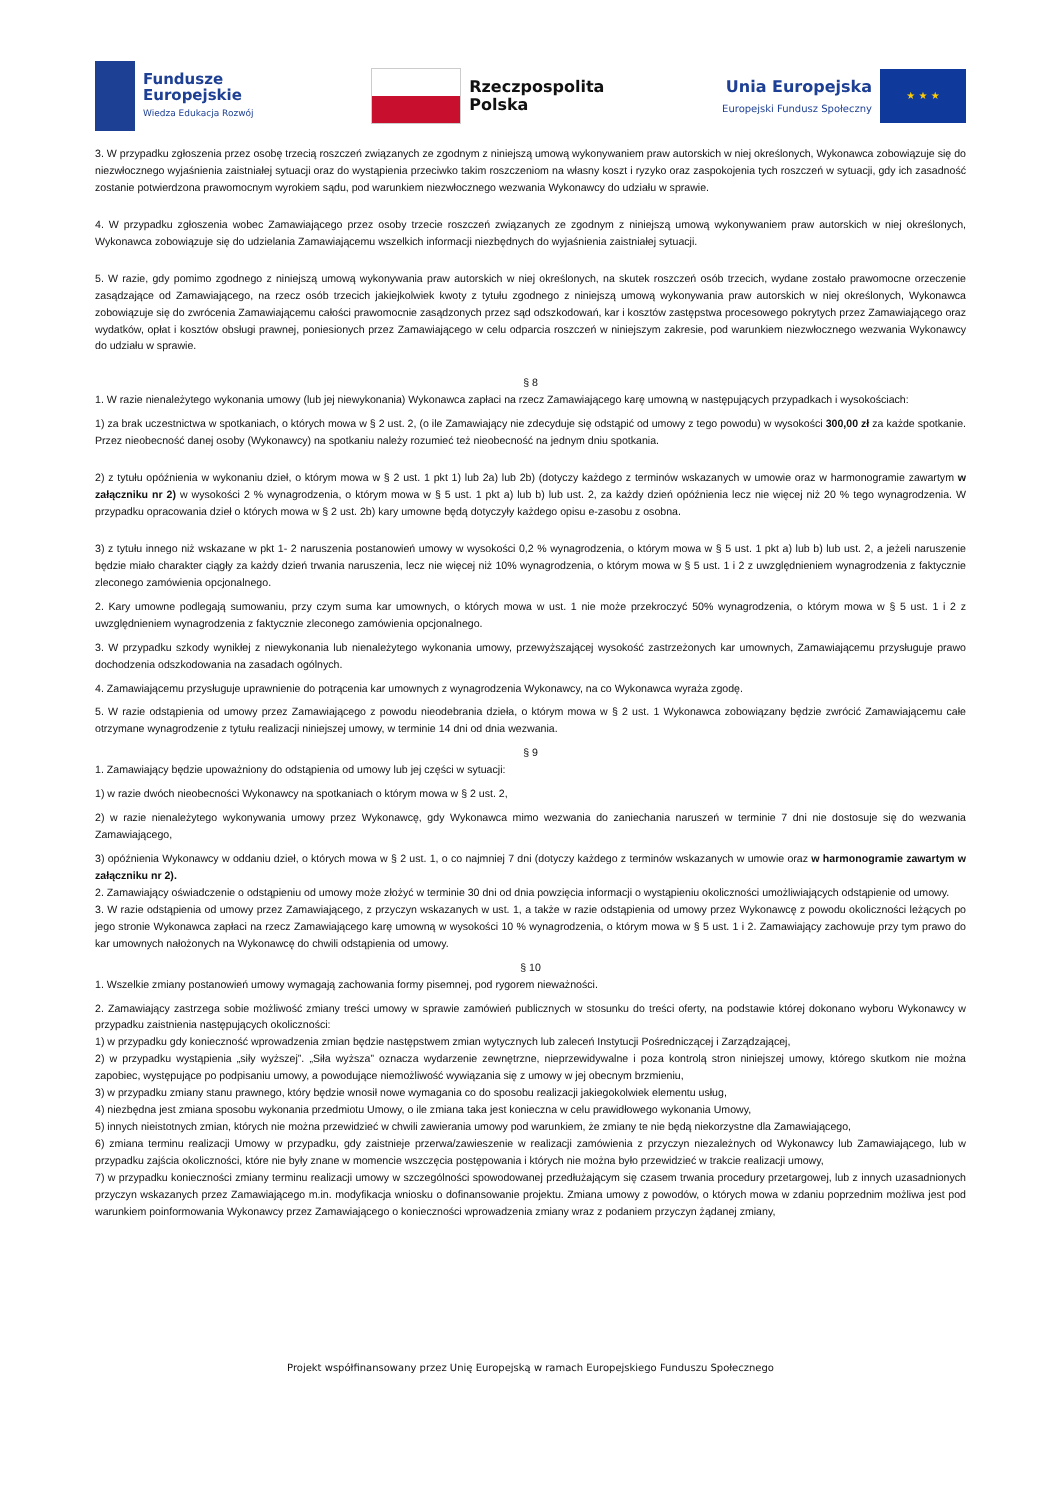Fundusze
Europejskie
Wiedza Edukacja Rozwój
Rzeczpospolita
Polska
Unia Europejska
Europejski Fundusz Społeczny
★ ★ ★
3. W przypadku zgłoszenia przez osobę trzecią roszczeń związanych ze zgodnym z niniejszą umową wykonywaniem praw autorskich w niej określonych, Wykonawca zobowiązuje się do niezwłocznego wyjaśnienia zaistniałej sytuacji oraz do wystąpienia przeciwko takim roszczeniom na własny koszt i ryzyko oraz zaspokojenia tych roszczeń w sytuacji, gdy ich zasadność zostanie potwierdzona prawomocnym wyrokiem sądu, pod warunkiem niezwłocznego wezwania Wykonawcy do udziału w sprawie.
4. W przypadku zgłoszenia wobec Zamawiającego przez osoby trzecie roszczeń związanych ze zgodnym z niniejszą umową wykonywaniem praw autorskich w niej określonych, Wykonawca zobowiązuje się do udzielania Zamawiającemu wszelkich informacji niezbędnych do wyjaśnienia zaistniałej sytuacji.
5. W razie, gdy pomimo zgodnego z niniejszą umową wykonywania praw autorskich w niej określonych, na skutek roszczeń osób trzecich, wydane zostało prawomocne orzeczenie zasądzające od Zamawiającego, na rzecz osób trzecich jakiejkolwiek kwoty z tytułu zgodnego z niniejszą umową wykonywania praw autorskich w niej określonych, Wykonawca zobowiązuje się do zwrócenia Zamawiającemu całości prawomocnie zasądzonych przez sąd odszkodowań, kar i kosztów zastępstwa procesowego pokrytych przez Zamawiającego oraz wydatków, opłat i kosztów obsługi prawnej, poniesionych przez Zamawiającego w celu odparcia roszczeń w niniejszym zakresie, pod warunkiem niezwłocznego wezwania Wykonawcy do udziału w sprawie.
§ 8
1. W razie nienależytego wykonania umowy (lub jej niewykonania) Wykonawca zapłaci na rzecz Zamawiającego karę umowną w następujących przypadkach i wysokościach:
1) za brak uczestnictwa w spotkaniach, o których mowa w § 2 ust. 2, (o ile Zamawiający nie zdecyduje się odstąpić od umowy z tego powodu) w wysokości 300,00 zł za każde spotkanie. Przez nieobecność danej osoby (Wykonawcy) na spotkaniu należy rozumieć też nieobecność na jednym dniu spotkania.
2) z tytułu opóźnienia w wykonaniu dzieł, o którym mowa w § 2 ust. 1 pkt 1) lub 2a) lub 2b) (dotyczy każdego z terminów wskazanych w umowie oraz w harmonogramie zawartym w załączniku nr 2) w wysokości 2 % wynagrodzenia, o którym mowa w § 5 ust. 1 pkt a) lub b) lub ust. 2, za każdy dzień opóźnienia lecz nie więcej niż 20 % tego wynagrodzenia. W przypadku opracowania dzieł o których mowa w § 2 ust. 2b) kary umowne będą dotyczyły każdego opisu e-zasobu z osobna.
3) z tytułu innego niż wskazane w pkt 1- 2 naruszenia postanowień umowy w wysokości 0,2 % wynagrodzenia, o którym mowa w § 5 ust. 1 pkt a) lub b) lub ust. 2, a jeżeli naruszenie będzie miało charakter ciągły za każdy dzień trwania naruszenia, lecz nie więcej niż 10% wynagrodzenia, o którym mowa w § 5 ust. 1 i 2 z uwzględnieniem wynagrodzenia z faktycznie zleconego zamówienia opcjonalnego.
2. Kary umowne podlegają sumowaniu, przy czym suma kar umownych, o których mowa w ust. 1 nie może przekroczyć 50% wynagrodzenia, o którym mowa w § 5 ust. 1 i 2 z uwzględnieniem wynagrodzenia z faktycznie zleconego zamówienia opcjonalnego.
3. W przypadku szkody wynikłej z niewykonania lub nienależytego wykonania umowy, przewyższającej wysokość zastrzeżonych kar umownych, Zamawiającemu przysługuje prawo dochodzenia odszkodowania na zasadach ogólnych.
4. Zamawiającemu przysługuje uprawnienie do potrącenia kar umownych z wynagrodzenia Wykonawcy, na co Wykonawca wyraża zgodę.
5. W razie odstąpienia od umowy przez Zamawiającego z powodu nieodebrania dzieła, o którym mowa w § 2 ust. 1 Wykonawca zobowiązany będzie zwrócić Zamawiającemu całe otrzymane wynagrodzenie z tytułu realizacji niniejszej umowy, w terminie 14 dni od dnia wezwania.
§ 9
1. Zamawiający będzie upoważniony do odstąpienia od umowy lub jej części w sytuacji:
1) w razie dwóch nieobecności Wykonawcy na spotkaniach o którym mowa w § 2 ust. 2,
2) w razie nienależytego wykonywania umowy przez Wykonawcę, gdy Wykonawca mimo wezwania do zaniechania naruszeń w terminie 7 dni nie dostosuje się do wezwania Zamawiającego,
3) opóźnienia Wykonawcy w oddaniu dzieł, o których mowa w § 2 ust. 1, o co najmniej 7 dni (dotyczy każdego z terminów wskazanych w umowie oraz w harmonogramie zawartym w załączniku nr 2).
2. Zamawiający oświadczenie o odstąpieniu od umowy może złożyć w terminie 30 dni od dnia powzięcia informacji o wystąpieniu okoliczności umożliwiających odstąpienie od umowy.
3. W razie odstąpienia od umowy przez Zamawiającego, z przyczyn wskazanych w ust. 1, a także w razie odstąpienia od umowy przez Wykonawcę z powodu okoliczności leżących po jego stronie Wykonawca zapłaci na rzecz Zamawiającego karę umowną w wysokości 10 % wynagrodzenia, o którym mowa w § 5 ust. 1 i 2. Zamawiający zachowuje przy tym prawo do kar umownych nałożonych na Wykonawcę do chwili odstąpienia od umowy.
§ 10
1. Wszelkie zmiany postanowień umowy wymagają zachowania formy pisemnej, pod rygorem nieważności.
2. Zamawiający zastrzega sobie możliwość zmiany treści umowy w sprawie zamówień publicznych w stosunku do treści oferty, na podstawie której dokonano wyboru Wykonawcy w przypadku zaistnienia następujących okoliczności:
1) w przypadku gdy konieczność wprowadzenia zmian będzie następstwem zmian wytycznych lub zaleceń Instytucji Pośredniczącej i Zarządzającej,
2) w przypadku wystąpienia „siły wyższej”. „Siła wyższa” oznacza wydarzenie zewnętrzne, nieprzewidywalne i poza kontrolą stron niniejszej umowy, którego skutkom nie można zapobiec, występujące po podpisaniu umowy, a powodujące niemożliwość wywiązania się z umowy w jej obecnym brzmieniu,
3) w przypadku zmiany stanu prawnego, który będzie wnosił nowe wymagania co do sposobu realizacji jakiegokolwiek elementu usług,
4) niezbędna jest zmiana sposobu wykonania przedmiotu Umowy, o ile zmiana taka jest konieczna w celu prawidłowego wykonania Umowy,
5) innych nieistotnych zmian, których nie można przewidzieć w chwili zawierania umowy pod warunkiem, że zmiany te nie będą niekorzystne dla Zamawiającego,
6) zmiana terminu realizacji Umowy w przypadku, gdy zaistnieje przerwa/zawieszenie w realizacji zamówienia z przyczyn niezależnych od Wykonawcy lub Zamawiającego, lub w przypadku zajścia okoliczności, które nie były znane w momencie wszczęcia postępowania i których nie można było przewidzieć w trakcie realizacji umowy,
7) w przypadku konieczności zmiany terminu realizacji umowy w szczególności spowodowanej przedłużającym się czasem trwania procedury przetargowej, lub z innych uzasadnionych przyczyn wskazanych przez Zamawiającego m.in. modyfikacja wniosku o dofinansowanie projektu. Zmiana umowy z powodów, o których mowa w zdaniu poprzednim możliwa jest pod warunkiem poinformowania Wykonawcy przez Zamawiającego o konieczności wprowadzenia zmiany wraz z podaniem przyczyn żądanej zmiany,
Projekt współfinansowany przez Unię Europejską w ramach Europejskiego Funduszu Społecznego